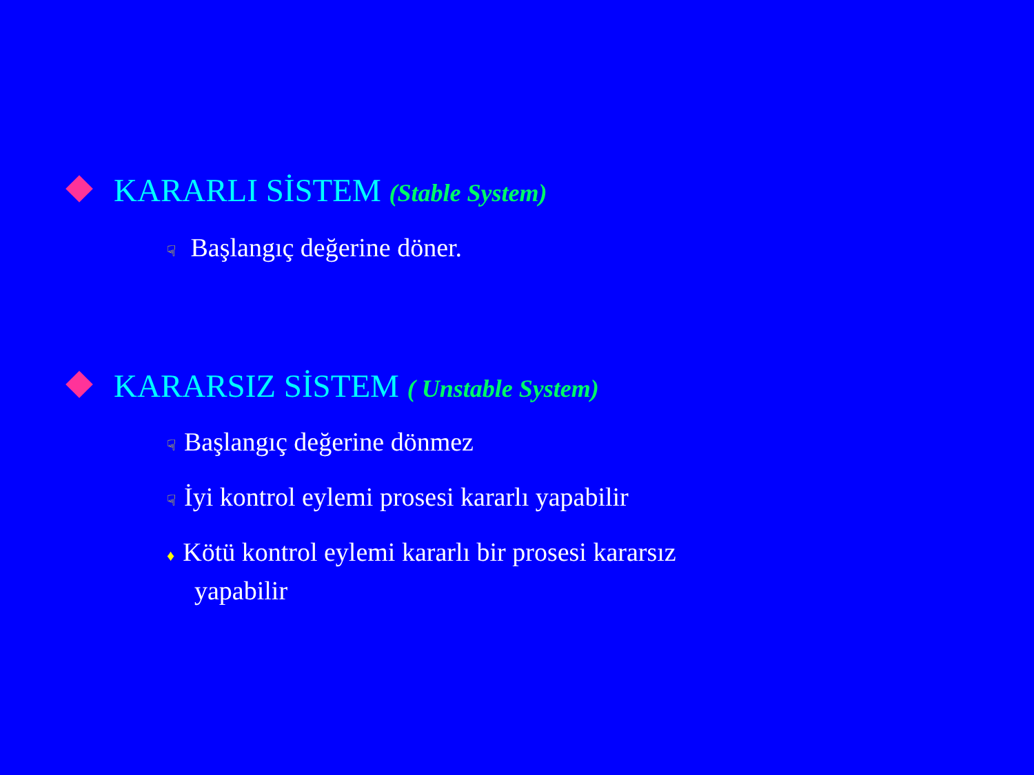KARARLI SİSTEM (Stable System)
☟ Başlangıç değerine döner.
KARARSIZ SİSTEM ( Unstable System)
☟ Başlangıç değerine dönmez
☟ İyi kontrol eylemi prosesi kararlı yapabilir
♦ Kötü kontrol eylemi kararlı bir prosesi kararsız
yapabilir